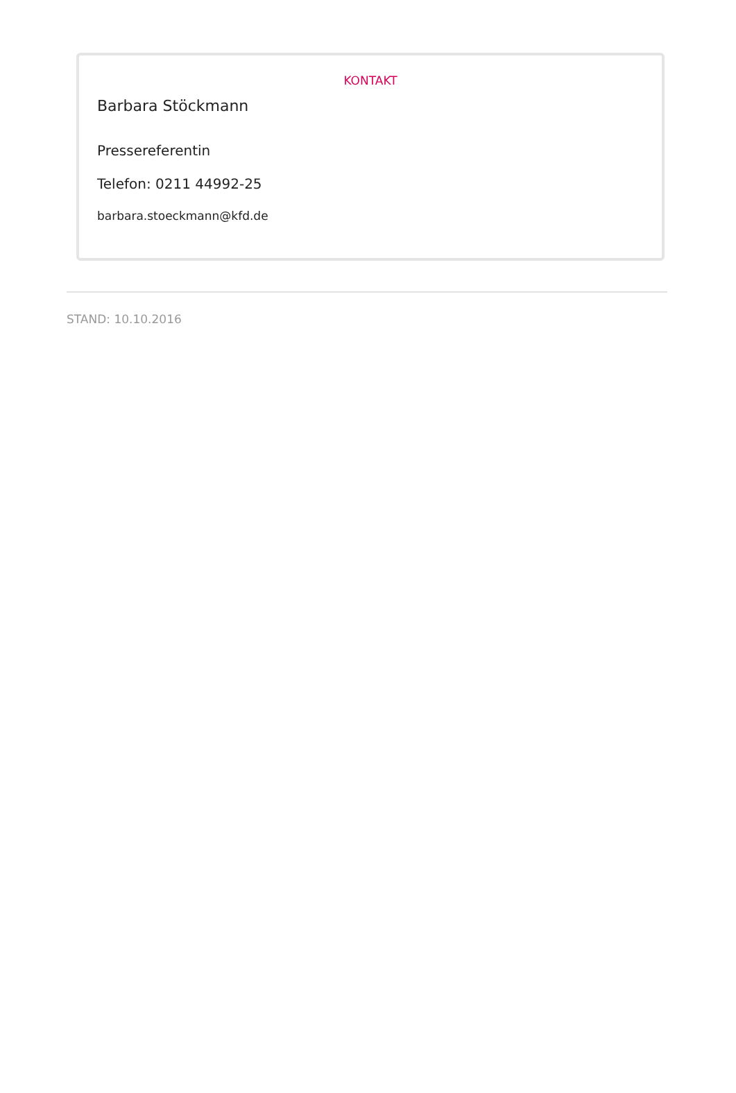KONTAKT
Barbara Stöckmann
Pressereferentin
Telefon: 0211 44992-25
barbara.stoeckmann@kfd.de
STAND: 10.10.2016